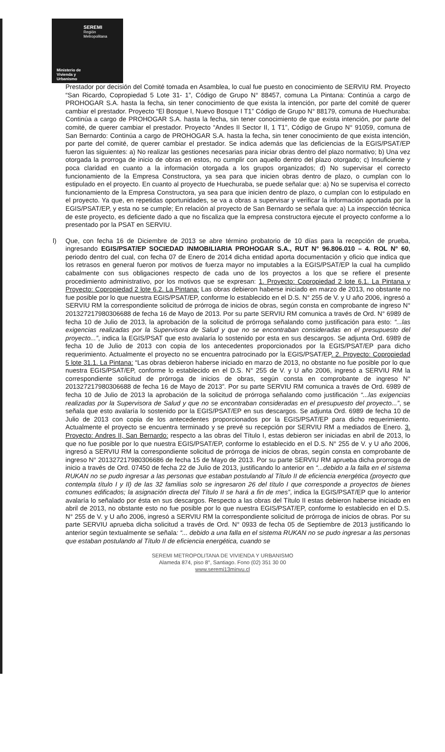SEREMI
Región Metropolitana
Ministerio de
Vivienda y
Urbanismo
Prestador por decisión del Comité tomada en Asamblea, lo cual fue puesto en conocimiento de SERVIU RM. Proyecto “San Ricardo, Copropiedad 5 Lote 31- 1”, Código de Grupo N° 88457, comuna La Pintana: Continúa a cargo de PROHOGAR S.A. hasta la fecha, sin tener conocimiento de que exista la intención, por parte del comité de querer cambiar el prestador. Proyecto “El Bosque I, Nuevo Bosque I T1” Código de Grupo N° 88179, comuna de Huechuraba: Continúa a cargo de PROHOGAR S.A. hasta la fecha, sin tener conocimiento de que exista intención, por parte del comité, de querer cambiar el prestador. Proyecto “Andes II Sector II, 1 T1”, Código de Grupo N° 91059, comuna de San Bernardo: Continúa a cargo de PROHOGAR S.A. hasta la fecha, sin tener conocimiento de que exista intención, por parte del comité, de querer cambiar el prestador. Se indica además que las deficiencias de la EGIS/PSAT/EP fueron las siguientes: a) No realizar las gestiones necesarias para iniciar obras dentro del plazo normativo; b) Una vez otorgada la prorroga de inicio de obras en estos, no cumplir con aquello dentro del plazo otorgado; c) Insuficiente y poca claridad en cuanto a la información otorgada a los grupos organizados; d) No supervisar el correcto funcionamiento de la Empresa Constructora, ya sea para que inicien obras dentro de plazo, o cumplan con lo estipulado en el proyecto. En cuanto al proyecto de Huechuraba, se puede señalar que: a) No se supervisa el correcto funcionamiento de la Empresa Constructora, ya sea para que inicien dentro de plazo, o cumplan con lo estipulado en el proyecto. Ya que, en repetidas oportunidades, se va a obras a supervisar y verificar la información aportada por la EGIS/PSAT/EP, y esta no se cumple; En relación al proyecto de San Bernardo se señala que: a) La inspección técnica de este proyecto, es deficiente dado a que no fiscaliza que la empresa constructora ejecute el proyecto conforme a lo presentado por la PSAT en SERVIU.
l)
Que, con fecha 16 de Diciembre de 2013 se abre término probatorio de 10 días para la recepción de prueba, ingresando EGIS/PSAT/EP SOCIEDAD INMOBILIARIA PROHOGAR S.A., RUT N° 96.806.010 – 4. ROL N° 60, periodo dentro del cual, con fecha 07 de Enero de 2014 dicha entidad aporta documentación y oficio que indica que los retrasos en general fueron por motivos de fuerza mayor no imputables a la EGIS/PSAT/EP la cual ha cumplido cabalmente con sus obligaciones respecto de cada uno de los proyectos a los que se refiere el presente procedimiento administrativo, por los motivos que se expresan: 1. Proyecto: Copropiedad 2 lote 6.1. La Pintana y Proyecto: Copropiedad 2 lote 6.2. La Pintana: Las obras debieron haberse iniciado en marzo de 2013, no obstante no fue posible por lo que nuestra EGIS/PSAT/EP, conforme lo establecido en el D.S. N° 255 de V. y U año 2006, ingresó a SERVIU RM la correspondiente solicitud de prórroga de inicios de obras, según consta en comprobante de ingreso N° 201327217980306688 de fecha 16 de Mayo de 2013. Por su parte SERVIU RM comunica a través de Ord. N° 6989 de fecha 10 de Julio de 2013, la aprobación de la solicitud de prórroga señalando como justificación para esto: “...las exigencias realizadas por la Supervisora de Salud y que no se encontraban consideradas en el presupuesto del proyecto...”, indica la EGIS/PSAT que esto avalaría lo sostenido por esta en sus descargos. Se adjunta Ord. 6989 de fecha 10 de Julio de 2013 con copia de los antecedentes proporcionados por la EGIS/PSAT/EP para dicho requerimiento. Actualmente el proyecto no se encuentra patrocinado por la EGIS/PSAT/EP. 2. Proyecto: Copropiedad 5 lote 31.1. La Pintana: “Las obras debieron haberse iniciado en marzo de 2013, no obstante no fue posible por lo que nuestra EGIS/PSAT/EP, conforme lo establecido en el D.S. N° 255 de V. y U año 2006, ingresó a SERVIU RM la correspondiente solicitud de prórroga de inicios de obras, según consta en comprobante de ingreso N° 201327217980306688 de fecha 16 de Mayo de 2013”. Por su parte SERVIU RM comunica a través de Ord. 6989 de fecha 10 de Julio de 2013 la aprobación de la solicitud de prórroga señalando como justificación “...las exigencias realizadas por la Supervisora de Salud y que no se encontraban consideradas en el presupuesto del proyecto...”, se señala que esto avalaría lo sostenido por la EGIS/PSAT/EP en sus descargos. Se adjunta Ord. 6989 de fecha 10 de Julio de 2013 con copia de los antecedentes proporcionados por la EGIS/PSAT/EP para dicho requerimiento. Actualmente el proyecto se encuentra terminado y se prevé su recepción por SERVIU RM a mediados de Enero. 3. Proyecto: Andres II, San Bernardo: respecto a las obras del Título I, estas debieron ser iniciadas en abril de 2013, lo que no fue posible por lo que nuestra EGIS/PSAT/EP, conforme lo establecido en el D.S. N° 255 de V. y U año 2006, ingresó a SERVIU RM la correspondiente solicitud de prórroga de inicios de obras, según consta en comprobante de ingreso N° 201327217980306686 de fecha 15 de Mayo de 2013. Por su parte SERVIU RM aprueba dicha prorroga de inicio a través de Ord. 07450 de fecha 22 de Julio de 2013, justificando lo anterior en “...debido a la falla en el sistema RUKAN no se pudo ingresar a las personas que estaban postulando al Título II de eficiencia energética (proyecto que contempla título I y II) de las 32 familias solo se ingresaron 26 del título I que corresponde a proyectos de bienes comunes edificados; la asignación directa del Título II se hará a fin de mes”, indica la EGIS/PSAT/EP que lo anterior avalaría lo señalado por ésta en sus descargos. Respecto a las obras del Título II estas debieron haberse iniciado en abril de 2013, no obstante esto no fue posible por lo que nuestra EGIS/PSAT/EP, conforme lo establecido en el D.S. N° 255 de V. y U año 2006, ingresó a SERVIU RM la correspondiente solicitud de prórroga de inicios de obras. Por su parte SERVIU aprueba dicha solicitud a través de Ord. N° 0933 de fecha 05 de Septiembre de 2013 justificando lo anterior según textualmente se señala: “... debido a una falla en el sistema RUKAN no se pudo ingresar a las personas que estaban postulando al Título II de eficiencia energética, cuando se
SEREMI METROPOLITANA DE VIVIENDA Y URBANISMO
Alameda 874, piso 8°, Santiago. Fono (02) 351 30 00
www.seremi13minvu.cl